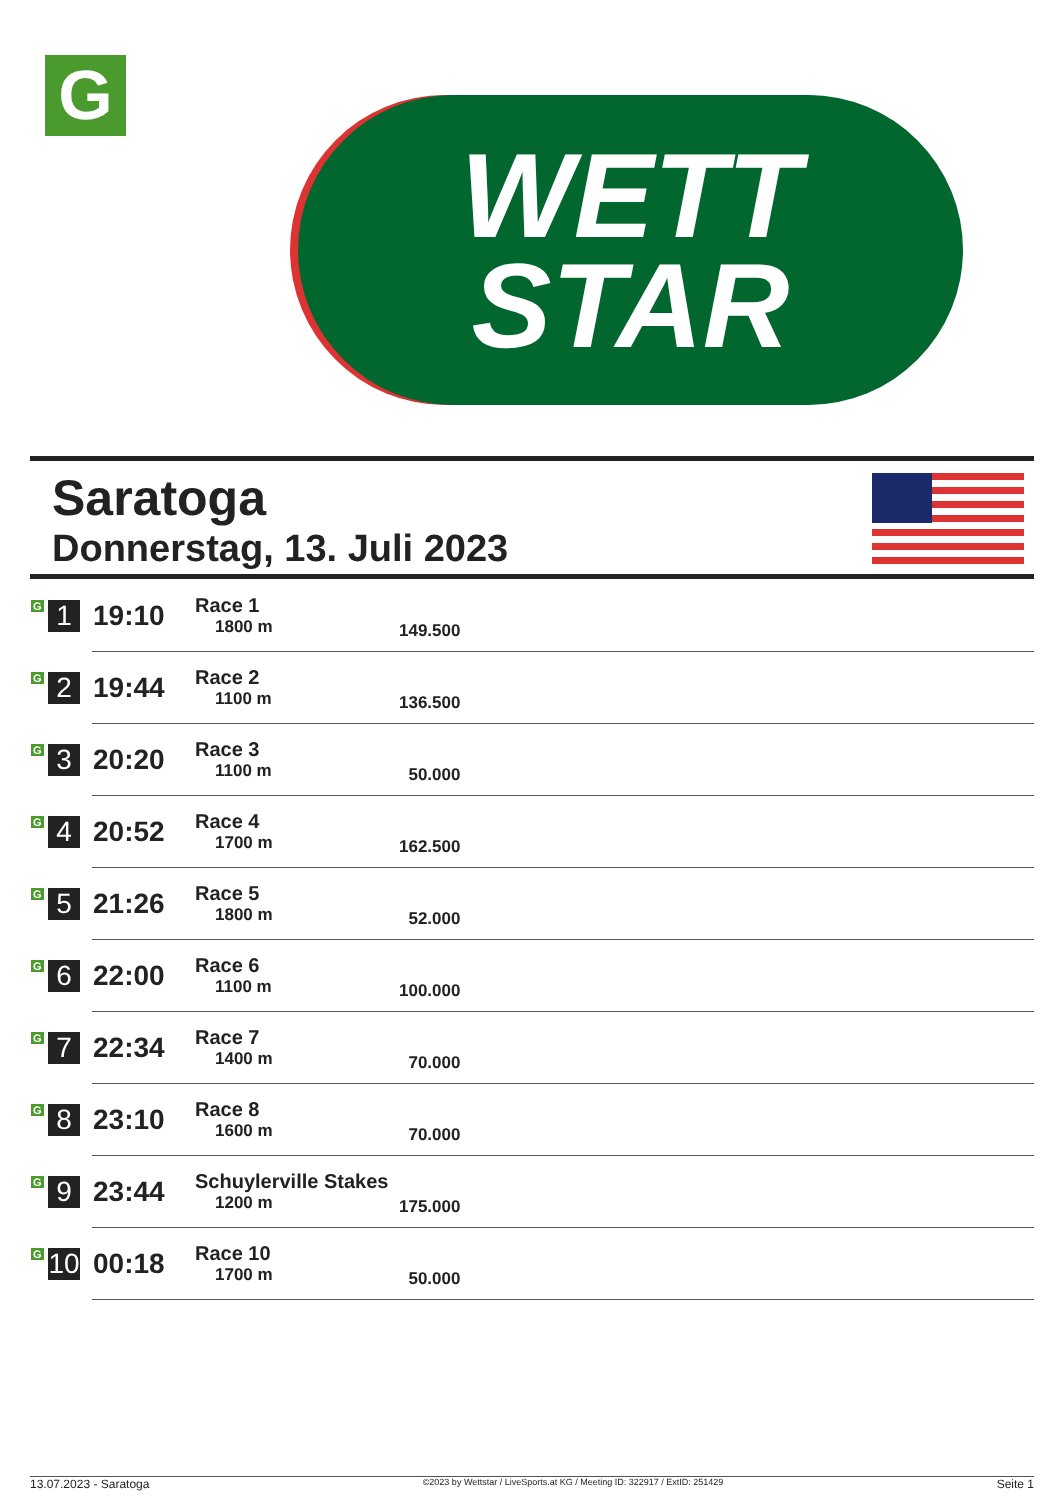G
WETT
STAR
Saratoga
Donnerstag, 13. Juli 2023
| G 1 | 19:10 | Race 1 1800 m | 149.500 | |
| G 2 | 19:44 | Race 2 1100 m | 136.500 | |
| G 3 | 20:20 | Race 3 1100 m | 50.000 | |
| G 4 | 20:52 | Race 4 1700 m | 162.500 | |
| G 5 | 21:26 | Race 5 1800 m | 52.000 | |
| G 6 | 22:00 | Race 6 1100 m | 100.000 | |
| G 7 | 22:34 | Race 7 1400 m | 70.000 | |
| G 8 | 23:10 | Race 8 1600 m | 70.000 | |
| G 9 | 23:44 | Schuylerville Stakes 1200 m | 175.000 | |
| G 10 | 00:18 | Race 10 1700 m | 50.000 | |
13.07.2023 - Saratoga ©2023 by Wettstar / LiveSports.at KG / Meeting ID: 322917 / ExtID: 251429 Seite 1